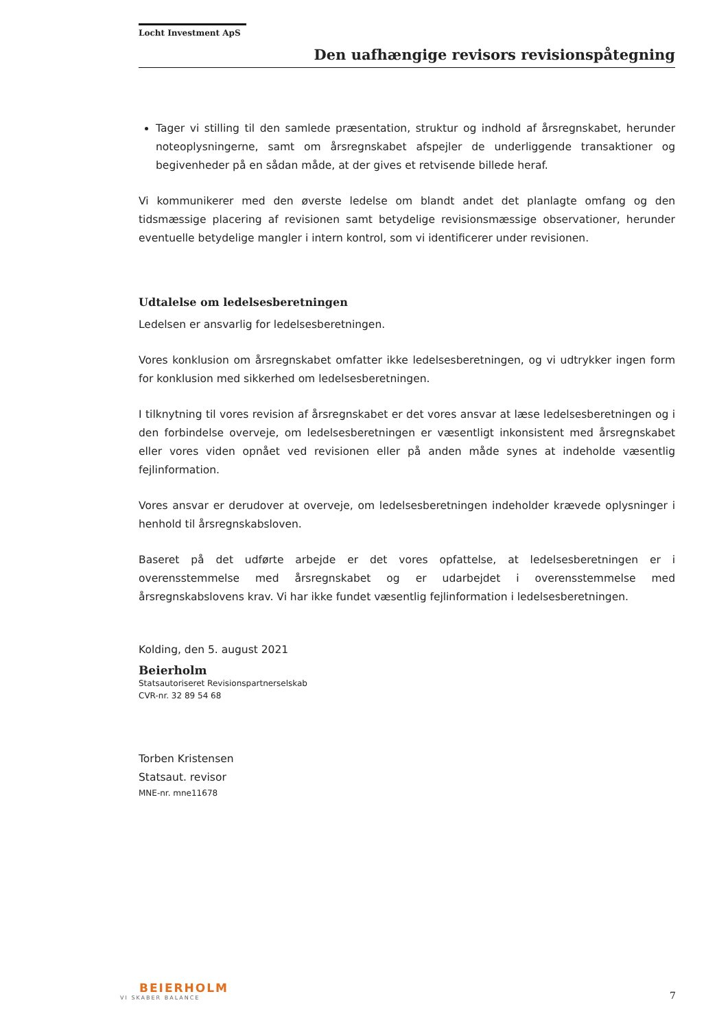Locht Investment ApS
Den uafhængige revisors revisionspåtegning
Tager vi stilling til den samlede præsentation, struktur og indhold af årsregnskabet, herunder noteoplysningerne, samt om årsregnskabet afspejler de underliggende transaktioner og begivenheder på en sådan måde, at der gives et retvisende billede heraf.
Vi kommunikerer med den øverste ledelse om blandt andet det planlagte omfang og den tidsmæssige placering af revisionen samt betydelige revisionsmæssige observationer, herunder eventuelle betydelige mangler i intern kontrol, som vi identificerer under revisionen.
Udtalelse om ledelsesberetningen
Ledelsen er ansvarlig for ledelsesberetningen.
Vores konklusion om årsregnskabet omfatter ikke ledelsesberetningen, og vi udtrykker ingen form for konklusion med sikkerhed om ledelsesberetningen.
I tilknytning til vores revision af årsregnskabet er det vores ansvar at læse ledelsesberetningen og i den forbindelse overveje, om ledelsesberetningen er væsentligt inkonsistent med årsregnskabet eller vores viden opnået ved revisionen eller på anden måde synes at indeholde væsentlig fejlinformation.
Vores ansvar er derudover at overveje, om ledelsesberetningen indeholder krævede oplysninger i henhold til årsregnskabsloven.
Baseret på det udførte arbejde er det vores opfattelse, at ledelsesberetningen er i overensstemmelse med årsregnskabet og er udarbejdet i overensstemmelse med årsregnskabslovens krav. Vi har ikke fundet væsentlig fejlinformation i ledelsesberetningen.
Kolding, den 5. august 2021
Beierholm
Statsautoriseret Revisionspartnerselskab
CVR-nr. 32 89 54 68
Torben Kristensen
Statsaut. revisor
MNE-nr. mne11678
BEIERHOLM
VI SKABER BALANCE
7